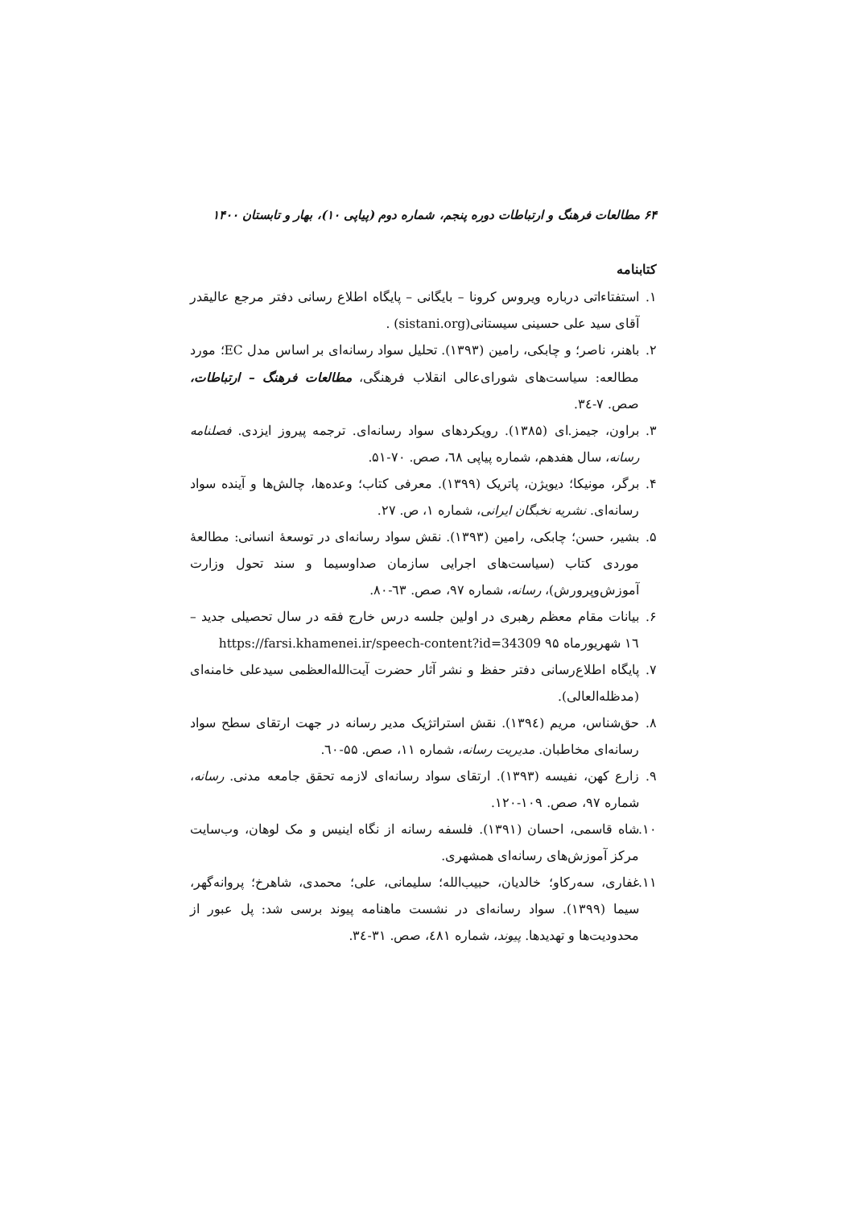۶۴ مطالعات فرهنگ و ارتباطات دوره پنجم، شماره دوم (پیاپی ۱۰)، بهار و تابستان ۱۴۰۰
کتابنامه
۱. استفتاءاتی درباره ویروس کرونا – بایگانی – پایگاه اطلاع رسانی دفتر مرجع عالیقدر آقای سید علی حسینی سیستانی(sistani.org) .
۲. باهنر، ناصر؛ و چابکی، رامین (۱۳۹۳). تحلیل سواد رسانه‌ای بر اساس مدل EC؛ مورد مطالعه: سیاست‌های شورای‌عالی انقلاب فرهنگی، مطالعات فرهنگ – ارتباطات، صص. ۷-۳٤.
۳. براون، جیمز.ای (۱۳۸۵). رویکردهای سواد رسانه‌ای. ترجمه پیروز ایزدی. فصلنامه رسانه، سال هفدهم، شماره پیاپی ٦۸، صص. ۷۰-۵۱.
۴. برگر، مونیکا؛ دیویژن، پاتریک (۱۳۹۹). معرفی کتاب؛ وعده‌ها، چالش‌ها و آینده سواد رسانه‌ای. نشریه نخبگان ایرانی، شماره ۱، ص. ۲۷.
۵. بشیر، حسن؛ چابکی، رامین (۱۳۹۳). نقش سواد رسانه‌ای در توسعهٔ انسانی: مطالعهٔ موردی کتاب (سیاست‌های اجرایی سازمان صداوسیما و سند تحول وزارت آموزش‌وپرورش)، رسانه، شماره ۹۷، صص. ٦۳-۸۰.
۶. بیانات مقام معظم رهبری در اولین جلسه درس خارج فقه در سال تحصیلی جدید – ١٦ شهریورماه ۹۵ https://farsi.khamenei.ir/speech-content?id=34309
۷. پایگاه اطلاع‌رسانی دفتر حفظ و نشر آثار حضرت آیت‌الله‌العظمی سیدعلی خامنه‌ای (مدظله‌العالی).
۸. حق‌شناس، مریم (۱۳۹٤). نقش استراتژیک مدیر رسانه در جهت ارتقای سطح سواد رسانه‌ای مخاطبان. مدیریت رسانه، شماره ۱۱، صص. ۵۵-٦۰.
۹. زارع کهن، نفیسه (۱۳۹۳). ارتقای سواد رسانه‌ای لازمه تحقق جامعه مدنی. رسانه، شماره ۹۷، صص. ۱۰۹-۱۲۰.
۱۰. شاه قاسمی، احسان (۱۳۹۱). فلسفه رسانه از نگاه اینیس و مک لوهان، وب‌سایت مرکز آموزش‌های رسانه‌ای همشهری.
۱۱. غفاری، سه‌رکاو؛ خالدیان، حبیب‌الله؛ سلیمانی، علی؛ محمدی، شاهرخ؛ پروانه‌گهر، سیما (۱۳۹۹). سواد رسانه‌ای در نشست ماهنامه پیوند برسی شد: پل عبور از محدودیت‌ها و تهدیدها. پیوند، شماره ٤۸۱، صص. ۳۱-۳٤.